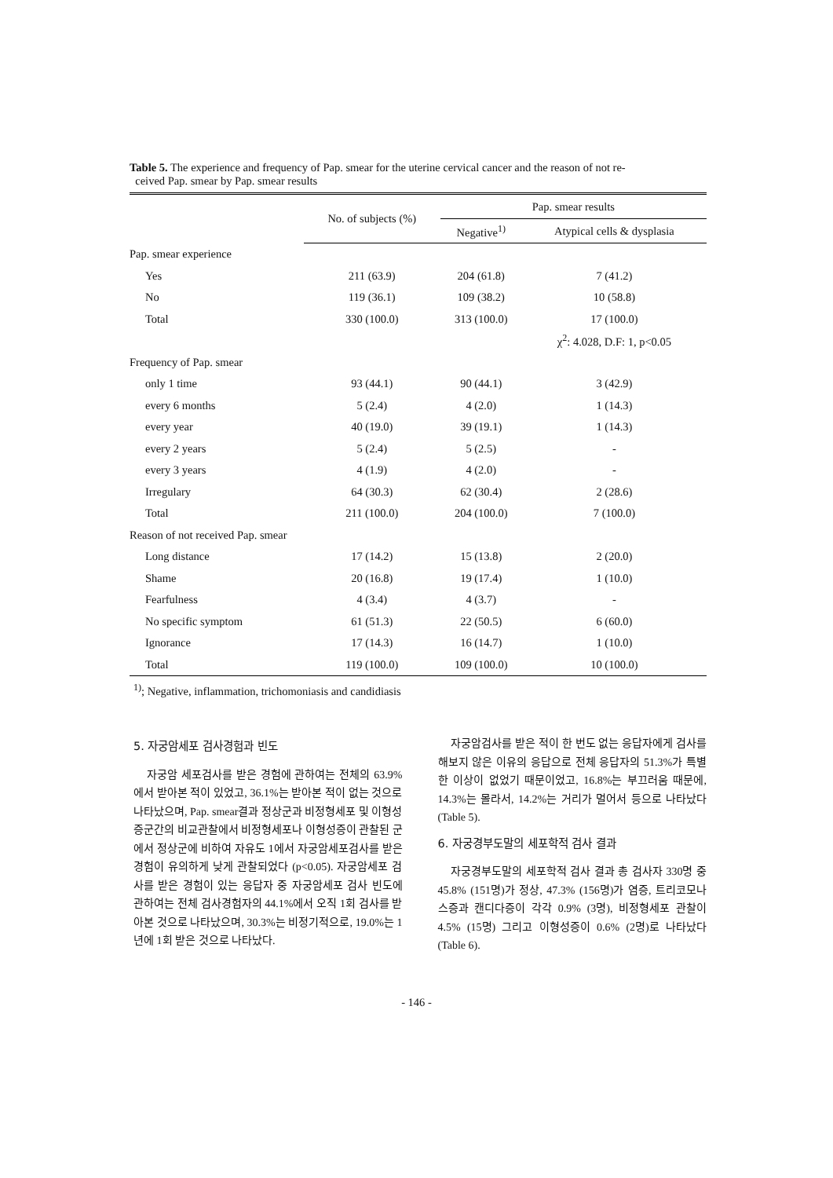Table 5. The experience and frequency of Pap. smear for the uterine cervical cancer and the reason of not re-
ceived Pap. smear by Pap. smear results
| | No. of subjects (%) | Pap. smear results | |
| --- | --- | --- | --- |
| | | Negative<sup>1)</sup> | Atypical cells & dysplasia |
| Pap. smear experience | | | |
| Yes | 211 (63.9) | 204 (61.8) | 7 (41.2) |
| No | 119 (36.1) | 109 (38.2) | 10 (58.8) |
| Total | 330 (100.0) | 313 (100.0) | 17 (100.0) |
| | | | χ<sup>2</sup>: 4.028, D.F: 1, p<0.05 |
| Frequency of Pap. smear | | | |
| only 1 time | 93 (44.1) | 90 (44.1) | 3 (42.9) |
| every 6 months | 5 (2.4) | 4 (2.0) | 1 (14.3) |
| every year | 40 (19.0) | 39 (19.1) | 1 (14.3) |
| every 2 years | 5 (2.4) | 5 (2.5) | - |
| every 3 years | 4 (1.9) | 4 (2.0) | - |
| Irregulary | 64 (30.3) | 62 (30.4) | 2 (28.6) |
| Total | 211 (100.0) | 204 (100.0) | 7 (100.0) |
| Reason of not received Pap. smear | | | |
| Long distance | 17 (14.2) | 15 (13.8) | 2 (20.0) |
| Shame | 20 (16.8) | 19 (17.4) | 1 (10.0) |
| Fearfulness | 4 (3.4) | 4 (3.7) | - |
| No specific symptom | 61 (51.3) | 22 (50.5) | 6 (60.0) |
| Ignorance | 17 (14.3) | 16 (14.7) | 1 (10.0) |
| Total | 119 (100.0) | 109 (100.0) | 10 (100.0) |
<sup>1)</sup>; Negative, inflammation, trichomoniasis and candidiasis
5. 자궁암세포 검사경험과 빈도
자궁암 세포검사를 받은 경험에 관하여는 전체의 63.9%에서 받아본 적이 있었고, 36.1%는 받아본 적이 없는 것으로 나타났으며, Pap. smear결과 정상군과 비정형세포 및 이형성증군간의 비교관찰에서 비정형세포나 이형성증이 관찰된 군에서 정상군에 비하여 자유도 1에서 자궁암세포검사를 받은 경험이 유의하게 낮게 관찰되었다 (p<0.05). 자궁암세포 검사를 받은 경험이 있는 응답자 중 자궁암세포 검사 빈도에 관하여는 전체 검사경험자의 44.1%에서 오직 1회 검사를 받아본 것으로 나타났으며, 30.3%는 비정기적으로, 19.0%는 1년에 1회 받은 것으로 나타났다.
자궁암검사를 받은 적이 한 번도 없는 응답자에게 검사를 해보지 않은 이유의 응답으로 전체 응답자의 51.3%가 특별한 이상이 없었기 때문이었고, 16.8%는 부끄러움 때문에, 14.3%는 몰라서, 14.2%는 거리가 멀어서 등으로 나타났다 (Table 5).
6. 자궁경부도말의 세포학적 검사 결과
자궁경부도말의 세포학적 검사 결과 총 검사자 330명 중 45.8% (151명)가 정상, 47.3% (156명)가 염증, 트리코모나스증과 캔디다증이 각각 0.9% (3명), 비정형세포 관찰이 4.5% (15명) 그리고 이형성증이 0.6% (2명)로 나타났다 (Table 6).
- 146 -